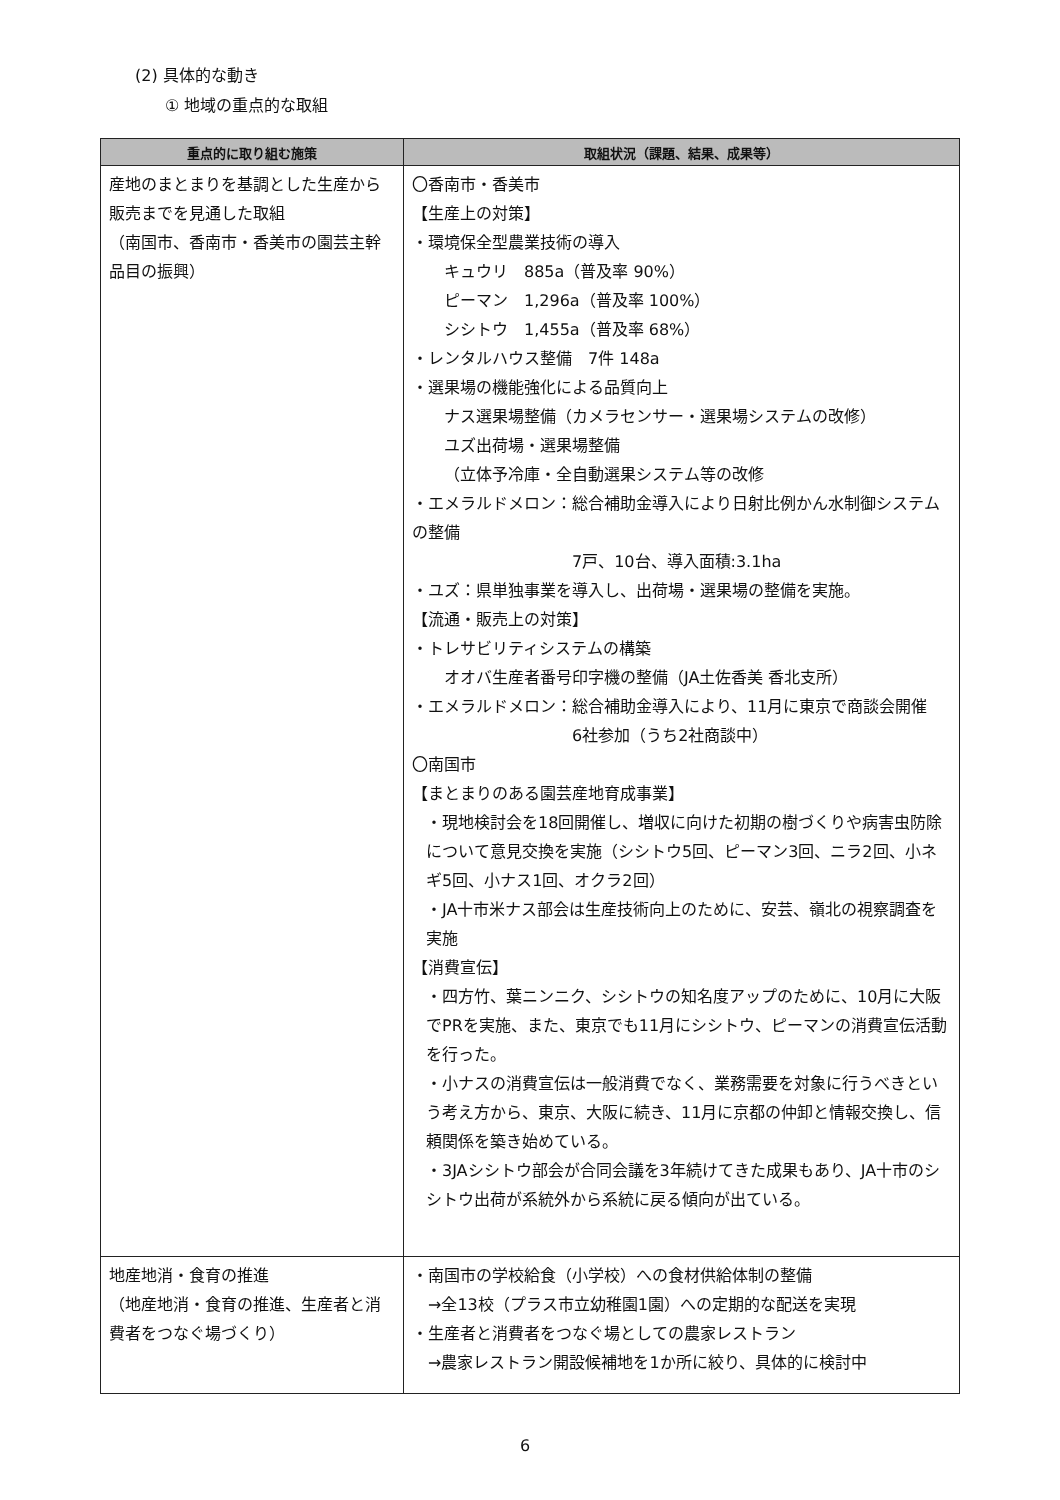(2) 具体的な動き
① 地域の重点的な取組
| 重点的に取り組む施策 | 取組状況（課題、結果、成果等） |
| --- | --- |
| 産地のまとまりを基調とした生産から販売までを見通した取組 （南国市、香南市・香美市の園芸主幹品目の振興） | 〇香南市・香美市 【生産上の対策】 ・環境保全型農業技術の導入 キュウリ 885a（普及率 90%） ピーマン 1,296a（普及率 100%） シシトウ 1,455a（普及率 68%） ・レンタルハウス整備 7件 148a ・選果場の機能強化による品質向上 ナス選果場整備（カメラセンサー・選果場システムの改修） ユズ出荷場・選果場整備 （立体予冷庫・全自動選果システム等の改修 ・エメラルドメロン：総合補助金導入により日射比例かん水制御システムの整備 7戸、10台、導入面積:3.1ha ・ユズ：県単独事業を導入し、出荷場・選果場の整備を実施。 【流通・販売上の対策】 ・トレサビリティシステムの構築 オオバ生産者番号印字機の整備（JA土佐香美 香北支所） ・エメラルドメロン：総合補助金導入により、11月に東京で商談会開催 6社参加（うち2社商談中） 〇南国市 【まとまりのある園芸産地育成事業】 ・現地検討会を18回開催し、増収に向けた初期の樹づくりや病害虫防除について意見交換を実施（シシトウ5回、ピーマン3回、ニラ2回、小ネギ5回、小ナス1回、オクラ2回） ・JA十市米ナス部会は生産技術向上のために、安芸、嶺北の視察調査を実施 【消費宣伝】 ・四方竹、葉ニンニク、シシトウの知名度アップのために、10月に大阪でPRを実施、また、東京でも11月にシシトウ、ピーマンの消費宣伝活動を行った。 ・小ナスの消費宣伝は一般消費でなく、業務需要を対象に行うべきという考え方から、東京、大阪に続き、11月に京都の仲卸と情報交換し、信頼関係を築き始めている。 ・3JAシシトウ部会が合同会議を3年続けてきた成果もあり、JA十市のシシトウ出荷が系統外から系統に戻る傾向が出ている。 |
| 地産地消・食育の推進 （地産地消・食育の推進、生産者と消費者をつなぐ場づくり） | ・南国市の学校給食（小学校）への食材供給体制の整備 →全13校（プラス市立幼稚園1園）への定期的な配送を実現 ・生産者と消費者をつなぐ場としての農家レストラン →農家レストラン開設候補地を1か所に絞り、具体的に検討中 |
6